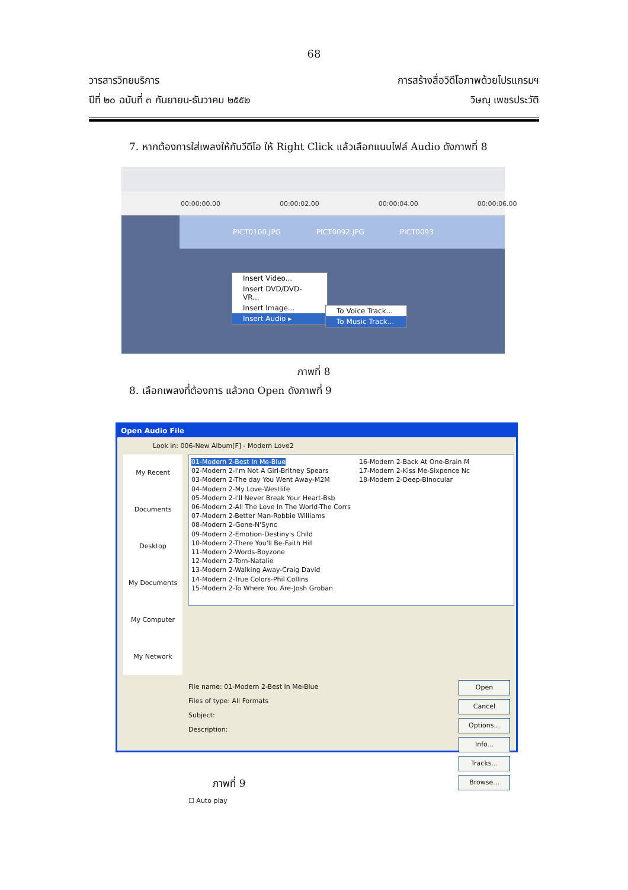68
วารสารวิทยบริการ
ปีที่ ๒๐ ฉบับที่ ๓ กันยายน-ธันวาคม ๒๕๕๒
การสร้างสื่อวิดีโอภาพด้วยโปรแกรมฯ
วิษณุ เพชรประวัติ
7. หากต้องการใส่เพลงให้กับวีดีโอ ให้ Right Click แล้วเลือกแนบไฟล์ Audio ดังภาพที่ 8
00:00:00.00 00:00:02.00 00:00:04.00 00:00:06.00
PICT0100.JPG PICT0092.JPG PICT0093
Insert Video...
Insert DVD/DVD-VR...
Insert Image...
Insert Audio ▸
To Voice Track...
To Music Track...
ภาพที่ 8
8. เลือกเพลงที่ต้องการ แล้วกด Open ดังภาพที่ 9
Open Audio File
Look in: 006-New Album[F] - Modern Love2
My Recent Documents
Desktop
My Documents
My Computer
My Network
01-Modern 2-Best In Me-Blue
02-Modern 2-I'm Not A Girl-Britney Spears
03-Modern 2-The day You Went Away-M2M
04-Modern 2-My Love-Westlife
05-Modern 2-I'll Never Break Your Heart-Bsb
06-Modern 2-All The Love In The World-The Corrs
07-Modern 2-Better Man-Robbie Williams
08-Modern 2-Gone-N'Sync
09-Modern 2-Emotion-Destiny's Child
10-Modern 2-There You'll Be-Faith Hill
11-Modern 2-Words-Boyzone
12-Modern 2-Torn-Natalie
13-Modern 2-Walking Away-Craig David
14-Modern 2-True Colors-Phil Collins
15-Modern 2-To Where You Are-Josh Groban
16-Modern 2-Back At One-Brain M
17-Modern 2-Kiss Me-Sixpence Nc
18-Modern 2-Deep-Binocular
Open
Cancel
Options...
Info...
Tracks...
Browse...
File name: 01-Modern 2-Best In Me-Blue
Files of type: All Formats
Subject:
Description:
☐ Auto play
ภาพที่ 9